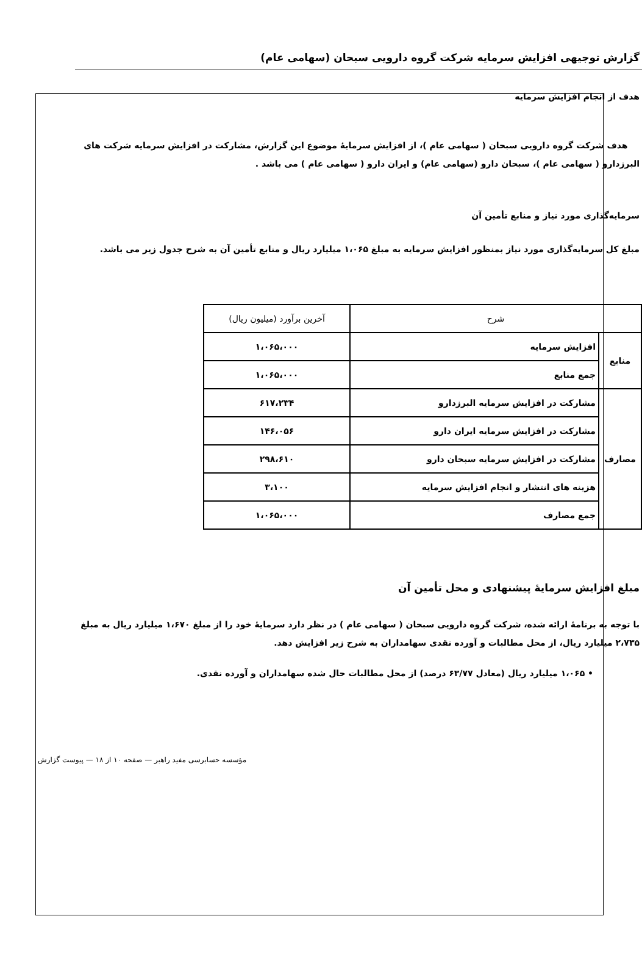گزارش توجیهی افزایش سرمایه شرکت گروه دارویی سبحان (سهامی عام)
هدف از انجام افزایش سرمایه
هدف شرکت گروه دارویی سبحان ( سهامی عام )، از افزایش سرمایهٔ موضوع این گزارش، مشارکت در افزایش سرمایه شرکت های البرزدارو ( سهامی عام )، سبحان دارو (سهامی عام) و ایران دارو ( سهامی عام ) می باشد .
سرمایه‌گذاری مورد نیاز و منابع تأمین آن
مبلغ کل سرمایه‌گذاری مورد نیاز بمنظور افزایش سرمایه به مبلغ ۱،۰۶۵ میلیارد ریال و منابع تأمین آن به شرح جدول زیر می باشد.
| شرح | | آخرین برآورد (میلیون ریال) |
| --- | --- | --- |
| منابع | افزایش سرمایه | ۱،۰۶۵،۰۰۰ |
| | جمع منابع | ۱،۰۶۵،۰۰۰ |
| مصارف | مشارکت در افزایش سرمایه البرزدارو | ۶۱۷،۲۳۴ |
| | مشارکت در افزایش سرمایه ایران دارو | ۱۴۶،۰۵۶ |
| | مشارکت در افزایش سرمایه سبحان دارو | ۲۹۸،۶۱۰ |
| | هزینه های انتشار و انجام افزایش سرمایه | ۳،۱۰۰ |
| | جمع مصارف | ۱،۰۶۵،۰۰۰ |
مبلغ افزایش سرمایهٔ پیشنهادی و محل تأمین آن
با توجه به برنامهٔ ارائه شده، شرکت گروه دارویی سبحان ( سهامی عام ) در نظر دارد سرمایهٔ خود را از مبلغ ۱،۶۷۰ میلیارد ریال به مبلغ ۲،۷۳۵ میلیارد ریال، از محل مطالبات و آورده نقدی سهامداران به شرح زیر افزایش دهد.
• ۱،۰۶۵ میلیارد ریال (معادل ۶۳/۷۷ درصد) از محل مطالبات حال شده سهامداران و آورده نقدی.
مؤسسه حسابرسی مفید راهبر — صفحه ۱۰ از ۱۸ — پیوست گزارش